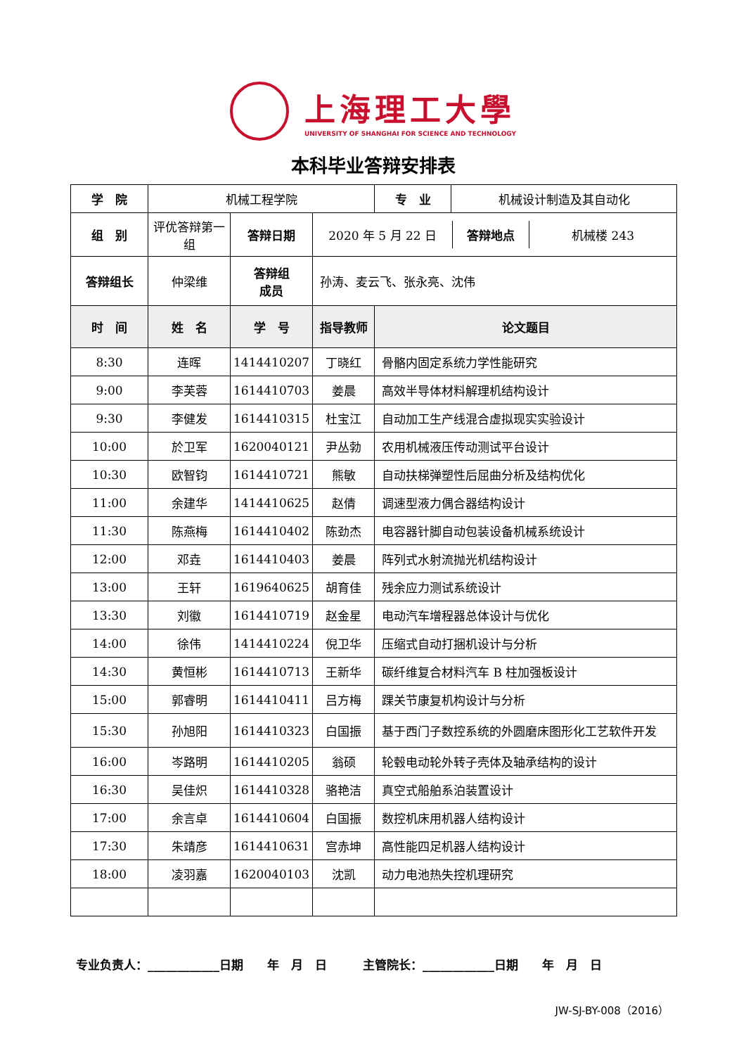上海理工大學
UNIVERSITY OF SHANGHAI FOR SCIENCE AND TECHNOLOGY
本科毕业答辩安排表
| 学 院 | 机械工程学院 | | | / 专 业 / 机械设计制造及其自动化 / |
| 组 别 | 评优答辩第一组 | 答辩日期 | / 2020 年 5 月 22 日 / 答辩地点 / 机械楼 243 / | |
| 答辩组长 | 仲梁维 | 答辩组 成员 | 孙涛、麦云飞、张永亮、沈伟 | |
| 时 间 | 姓 名 | 学 号 | 指导教师 | 论文题目 |
| 8:30 | 连晖 | 1414410207 | 丁晓红 | 骨骼内固定系统力学性能研究 |
| 9:00 | 李芙蓉 | 1614410703 | 姜晨 | 高效半导体材料解理机结构设计 |
| 9:30 | 李健发 | 1614410315 | 杜宝江 | 自动加工生产线混合虚拟现实实验设计 |
| 10:00 | 於卫军 | 1620040121 | 尹丛勃 | 农用机械液压传动测试平台设计 |
| 10:30 | 欧智钧 | 1614410721 | 熊敏 | 自动扶梯弹塑性后屈曲分析及结构优化 |
| 11:00 | 余建华 | 1414410625 | 赵倩 | 调速型液力偶合器结构设计 |
| 11:30 | 陈燕梅 | 1614410402 | 陈劲杰 | 电容器针脚自动包装设备机械系统设计 |
| 12:00 | 邓垚 | 1614410403 | 姜晨 | 阵列式水射流抛光机结构设计 |
| 13:00 | 王轩 | 1619640625 | 胡育佳 | 残余应力测试系统设计 |
| 13:30 | 刘徽 | 1614410719 | 赵金星 | 电动汽车增程器总体设计与优化 |
| 14:00 | 徐伟 | 1414410224 | 倪卫华 | 压缩式自动打捆机设计与分析 |
| 14:30 | 黄恒彬 | 1614410713 | 王新华 | 碳纤维复合材料汽车 B 柱加强板设计 |
| 15:00 | 郭睿明 | 1614410411 | 吕方梅 | 踝关节康复机构设计与分析 |
| 15:30 | 孙旭阳 | 1614410323 | 白国振 | 基于西门子数控系统的外圆磨床图形化工艺软件开发 |
| 16:00 | 岑路明 | 1614410205 | 翁硕 | 轮毂电动轮外转子壳体及轴承结构的设计 |
| 16:30 | 吴佳炽 | 1614410328 | 骆艳洁 | 真空式船舶系泊装置设计 |
| 17:00 | 余言卓 | 1614410604 | 白国振 | 数控机床用机器人结构设计 |
| 17:30 | 朱靖彦 | 1614410631 | 宫赤坤 | 高性能四足机器人结构设计 |
| 18:00 | 凌羽嘉 | 1620040103 | 沈凯 | 动力电池热失控机理研究 |
专业负责人：____________日期　　年　月　日　　　主管院长：____________日期　　年　月　日
JW-SJ-BY-008（2016）